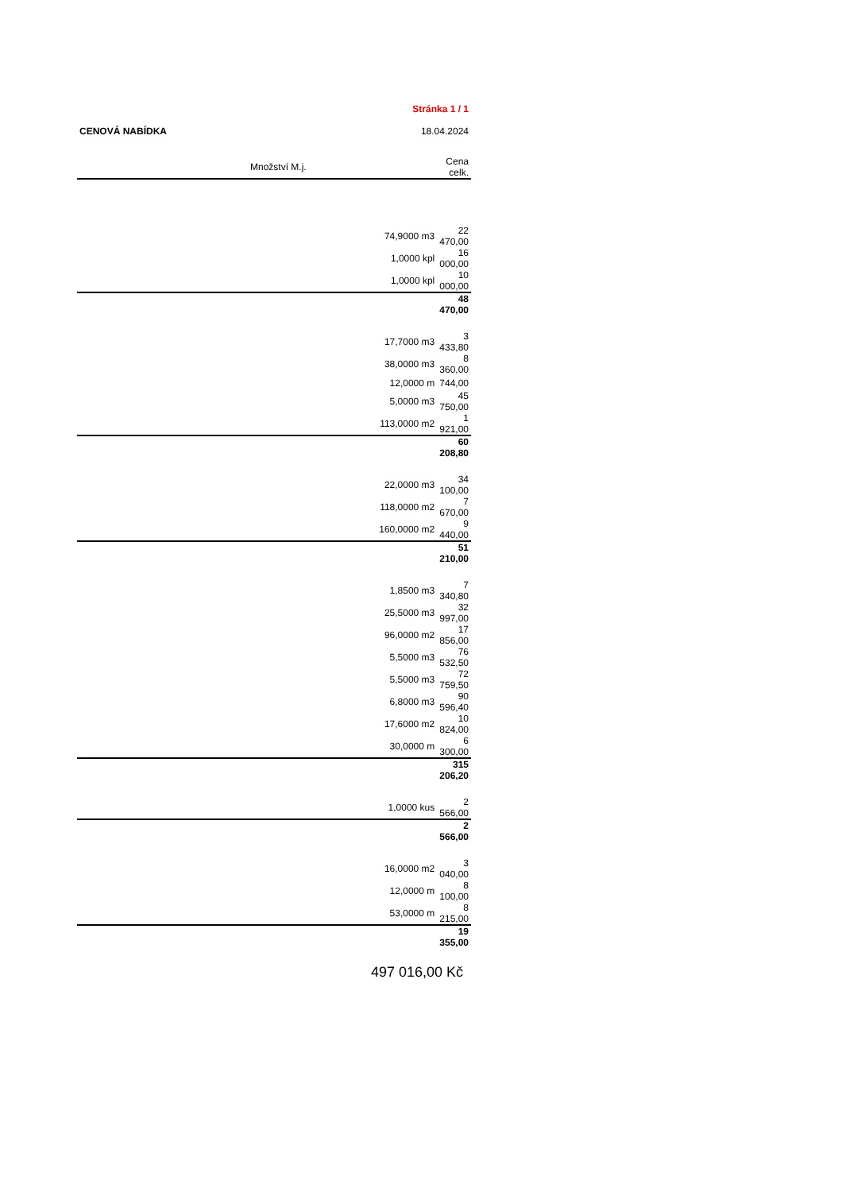Stránka 1 / 1
CENOVÁ NABÍDKA 18.04.2024
| Množství M.j. | Cena celk. |
| --- | --- |
| 74,9000 m3 | 22 470,00 |
| 1,0000 kpl | 16 000,00 |
| 1,0000 kpl | 10 000,00 |
| | 48 470,00 |
| 17,7000 m3 | 3 433,80 |
| 38,0000 m3 | 8 360,00 |
| 12,0000 m | 744,00 |
| 5,0000 m3 | 45 750,00 |
| 113,0000 m2 | 1 921,00 |
| | 60 208,80 |
| 22,0000 m3 | 34 100,00 |
| 118,0000 m2 | 7 670,00 |
| 160,0000 m2 | 9 440,00 |
| | 51 210,00 |
| 1,8500 m3 | 7 340,80 |
| 25,5000 m3 | 32 997,00 |
| 96,0000 m2 | 17 856,00 |
| 5,5000 m3 | 76 532,50 |
| 5,5000 m3 | 72 759,50 |
| 6,8000 m3 | 90 596,40 |
| 17,6000 m2 | 10 824,00 |
| 30,0000 m | 6 300,00 |
| | 315 206,20 |
| 1,0000 kus | 2 566,00 |
| | 2 566,00 |
| 16,0000 m2 | 3 040,00 |
| 12,0000 m | 8 100,00 |
| 53,0000 m | 8 215,00 |
| | 19 355,00 |
497 016,00 Kč